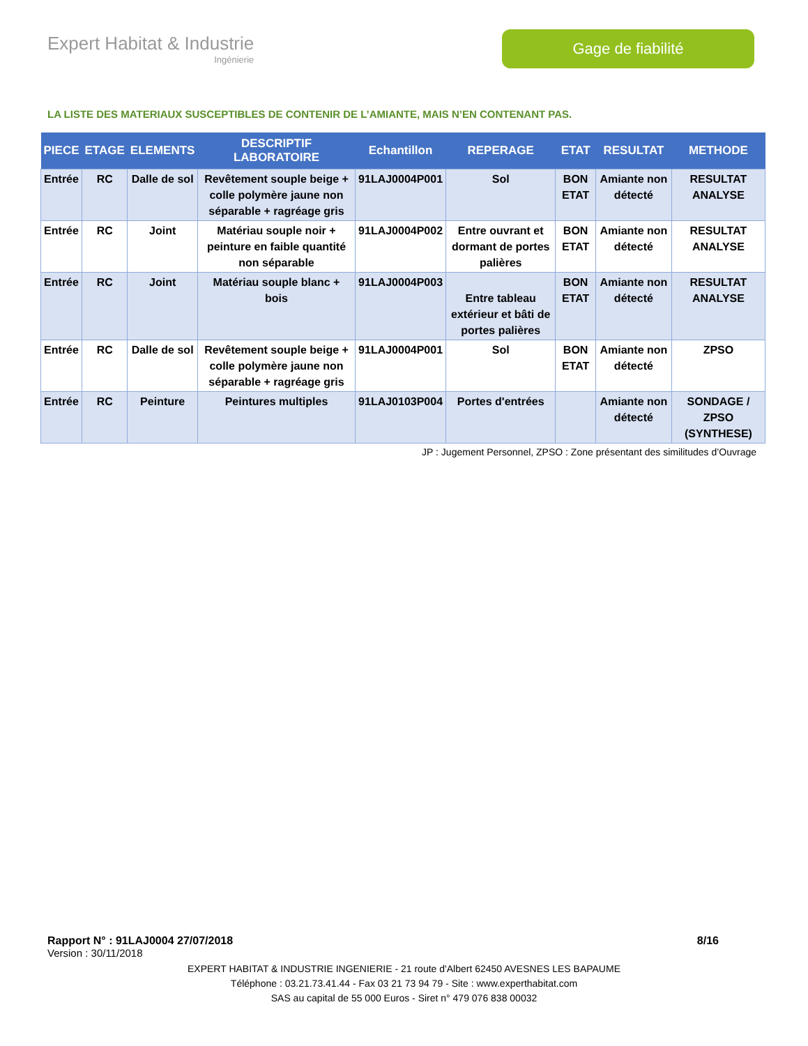Expert Habitat & Industrie
Ingénierie
Gage de fiabilité
LA LISTE DES MATERIAUX SUSCEPTIBLES DE CONTENIR DE L’AMIANTE, MAIS N’EN CONTENANT PAS.
| PIECE | ETAGE | ELEMENTS | DESCRIPTIF LABORATOIRE | Echantillon | REPERAGE | ETAT | RESULTAT | METHODE |
| --- | --- | --- | --- | --- | --- | --- | --- | --- |
| Entrée | RC | Dalle de sol | Revêtement souple beige + colle polymère jaune non séparable + ragréage gris | 91LAJ0004P001 | Sol | BON ETAT | Amiante non détecté | RESULTAT ANALYSE |
| Entrée | RC | Joint | Matériau souple noir + peinture en faible quantité non séparable | 91LAJ0004P002 | Entre ouvrant et dormant de portes palières | BON ETAT | Amiante non détecté | RESULTAT ANALYSE |
| Entrée | RC | Joint | Matériau souple blanc + bois | 91LAJ0004P003 | Entre tableau extérieur et bâti de portes palières | BON ETAT | Amiante non détecté | RESULTAT ANALYSE |
| Entrée | RC | Dalle de sol | Revêtement souple beige + colle polymère jaune non séparable + ragréage gris | 91LAJ0004P001 | Sol | BON ETAT | Amiante non détecté | ZPSO |
| Entrée | RC | Peinture | Peintures multiples | 91LAJ0103P004 | Portes d'entrées | | Amiante non détecté | SONDAGE / ZPSO (SYNTHESE) |
JP : Jugement Personnel, ZPSO : Zone présentant des similitudes d’Ouvrage
Rapport N° : 91LAJ0004 27/07/2018 8/16
Version : 30/11/2018
EXPERT HABITAT & INDUSTRIE INGENIERIE - 21 route d'Albert 62450 AVESNES LES BAPAUME
Téléphone : 03.21.73.41.44 - Fax 03 21 73 94 79 - Site : www.experthabitat.com
SAS au capital de 55 000 Euros - Siret n° 479 076 838 00032